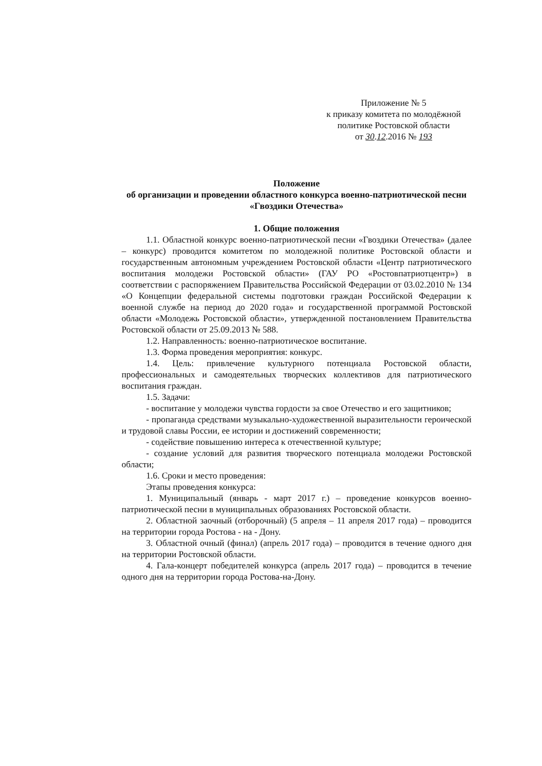Приложение № 5
к приказу комитета по молодёжной политике Ростовской области
от 30.12.2016 № 193
Положение
об организации и проведении областного конкурса военно-патриотической песни «Гвоздики Отечества»
1. Общие положения
1.1. Областной конкурс военно-патриотической песни «Гвоздики Отечества» (далее – конкурс) проводится комитетом по молодежной политике Ростовской области и государственным автономным учреждением Ростовской области «Центр патриотического воспитания молодежи Ростовской области» (ГАУ РО «Ростовпатриотцентр») в соответствии с распоряжением Правительства Российской Федерации от 03.02.2010 № 134 «О Концепции федеральной системы подготовки граждан Российской Федерации к военной службе на период до 2020 года» и государственной программой Ростовской области «Молодежь Ростовской области», утвержденной постановлением Правительства Ростовской области от 25.09.2013 № 588.
1.2. Направленность: военно-патриотическое воспитание.
1.3. Форма проведения мероприятия: конкурс.
1.4. Цель: привлечение культурного потенциала Ростовской области, профессиональных и самодеятельных творческих коллективов для патриотического воспитания граждан.
1.5. Задачи:
- воспитание у молодежи чувства гордости за свое Отечество и его защитников;
- пропаганда средствами музыкально-художественной выразительности героической и трудовой славы России, ее истории и достижений современности;
- содействие повышению интереса к отечественной культуре;
- создание условий для развития творческого потенциала молодежи Ростовской области;
1.6. Сроки и место проведения:
Этапы проведения конкурса:
1. Муниципальный (январь - март 2017 г.) – проведение конкурсов военно-патриотической песни в муниципальных образованиях Ростовской области.
2. Областной заочный (отборочный) (5 апреля – 11 апреля 2017 года) – проводится на территории города Ростова - на - Дону.
3. Областной очный (финал) (апрель 2017 года) – проводится в течение одного дня на территории Ростовской области.
4. Гала-концерт победителей конкурса (апрель 2017 года) – проводится в течение одного дня на территории города Ростова-на-Дону.